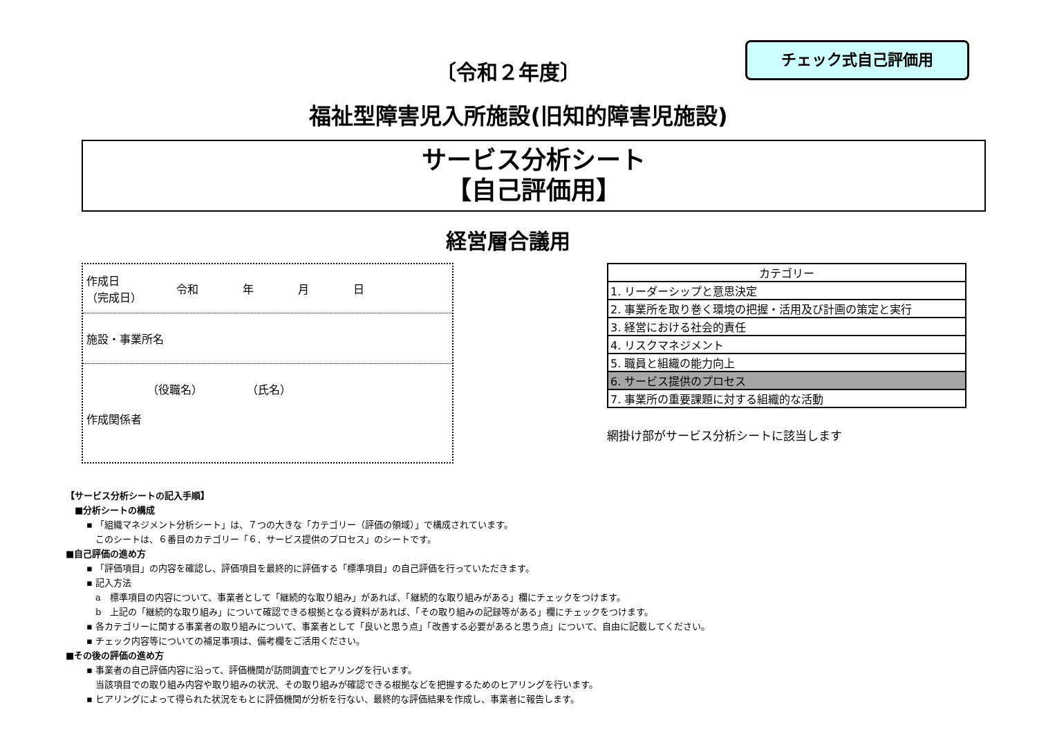チェック式自己評価用
〔令和２年度〕
福祉型障害児入所施設(旧知的障害児施設)
サービス分析シート
【自己評価用】
経営層合議用
作成日
（完成日） 令和　　　　年　　　　月　　　　日
施設・事業所名
　　　　　　（役職名）　　　　　（氏名）
作成関係者
| カテゴリー |
| 1. リーダーシップと意思決定 |
| 2. 事業所を取り巻く環境の把握・活用及び計画の策定と実行 |
| 3. 経営における社会的責任 |
| 4. リスクマネジメント |
| 5. 職員と組織の能力向上 |
| 6. サービス提供のプロセス |
| 7. 事業所の重要課題に対する組織的な活動 |
網掛け部がサービス分析シートに該当します
【サービス分析シートの記入手順】
　■分析シートの構成
▪ 「組織マネジメント分析シート」は、７つの大きな「カテゴリー（評価の領域）」で構成されています。
　このシートは、６番目のカテゴリー「６．サービス提供のプロセス」のシートです。
■自己評価の進め方
▪ 「評価項目」の内容を確認し、評価項目を最終的に評価する「標準項目」の自己評価を行っていただきます。
▪ 記入方法
　a　標準項目の内容について、事業者として「継続的な取り組み」があれば、「継続的な取り組みがある」欄にチェックをつけます。
　b　上記の「継続的な取り組み」について確認できる根拠となる資料があれば、「その取り組みの記録等がある」欄にチェックをつけます。
▪ 各カテゴリーに関する事業者の取り組みについて、事業者として「良いと思う点」「改善する必要があると思う点」について、自由に記載してください。
▪ チェック内容等についての補足事項は、備考欄をご活用ください。
■その後の評価の進め方
▪ 事業者の自己評価内容に沿って、評価機関が訪問調査でヒアリングを行います。
　当該項目での取り組み内容や取り組みの状況、その取り組みが確認できる根拠などを把握するためのヒアリングを行います。
▪ ヒアリングによって得られた状況をもとに評価機関が分析を行ない、最終的な評価結果を作成し、事業者に報告します。